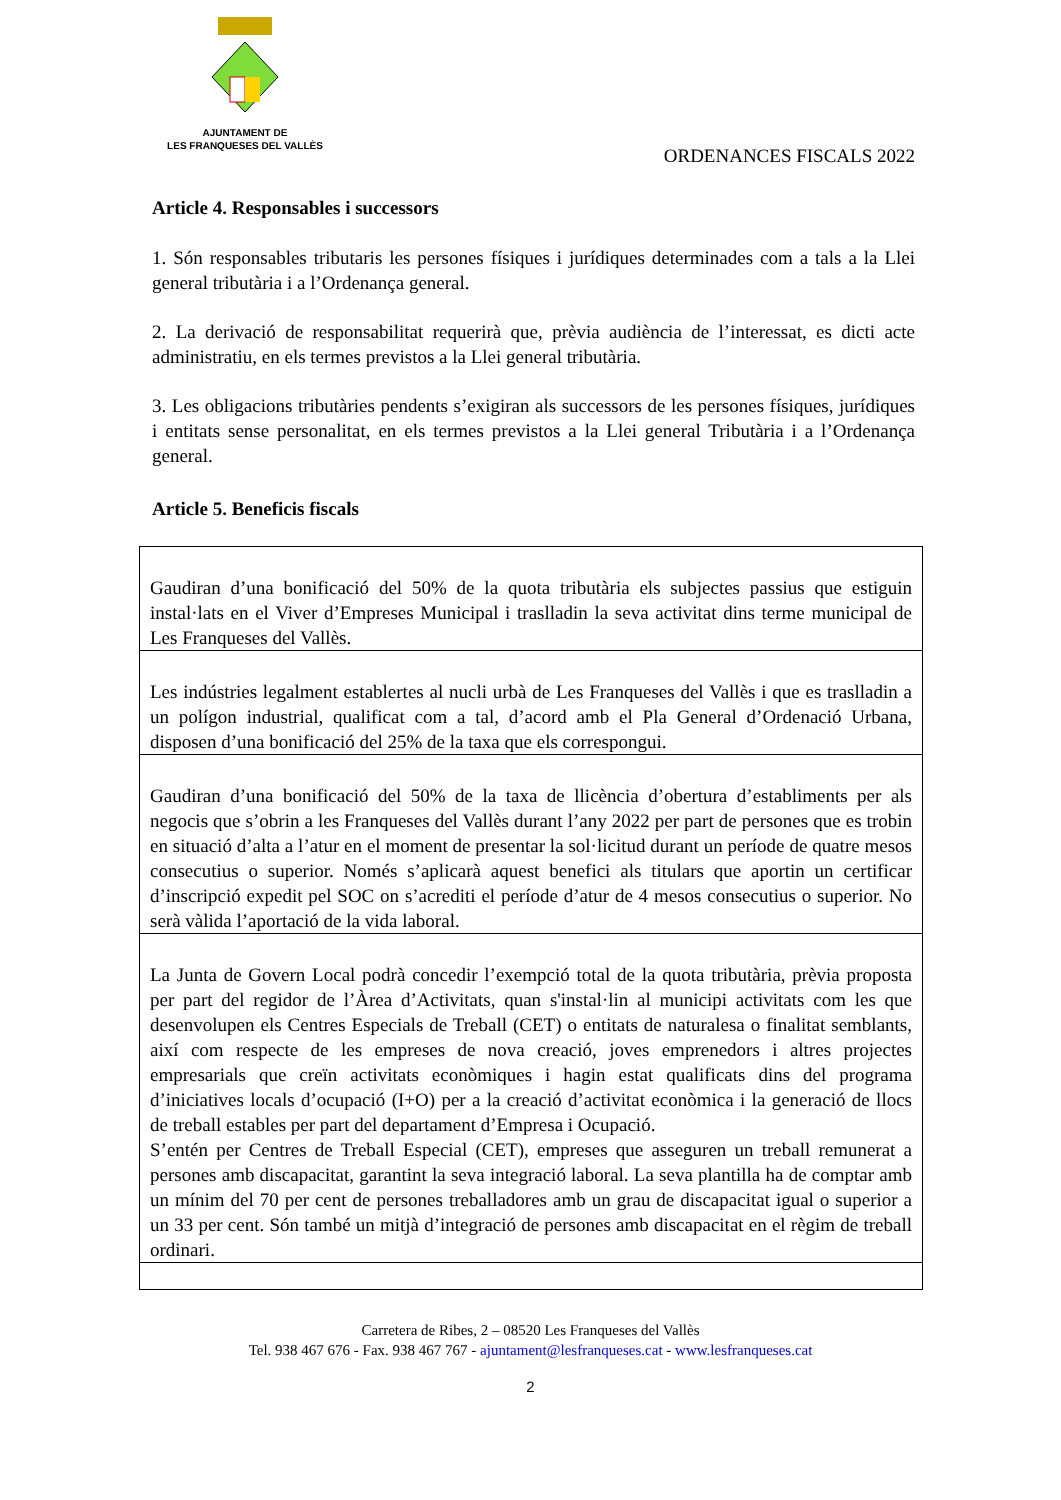AJUNTAMENT DE
LES FRANQUESES DEL VALLÈS
ORDENANCES FISCALS 2022
Article 4. Responsables i successors
1. Són responsables tributaris les persones físiques i jurídiques determinades com a tals a la Llei general tributària i a l’Ordenança general.
2. La derivació de responsabilitat requerirà que, prèvia audiència de l’interessat, es dicti acte administratiu, en els termes previstos a la Llei general tributària.
3. Les obligacions tributàries pendents s’exigiran als successors de les persones físiques, jurídiques i entitats sense personalitat, en els termes previstos a la Llei general Tributària i a l’Ordenança general.
Article 5. Beneficis fiscals
| Gaudiran d’una bonificació del 50% de la quota tributària els subjectes passius que estiguin instal·lats en el Viver d’Empreses Municipal i traslladin la seva activitat dins terme municipal de Les Franqueses del Vallès. |
| Les indústries legalment establertes al nucli urbà de Les Franqueses del Vallès i que es traslladin a un polígon industrial, qualificat com a tal, d’acord amb el Pla General d’Ordenació Urbana, disposen d’una bonificació del 25% de la taxa que els correspongui. |
| Gaudiran d’una bonificació del 50% de la taxa de llicència d’obertura d’establiments per als negocis que s’obrin a les Franqueses del Vallès durant l’any 2022 per part de persones que es trobin en situació d’alta a l’atur en el moment de presentar la sol·licitud durant un període de quatre mesos consecutius o superior. Només s’aplicarà aquest benefici als titulars que aportin un certificar d’inscripció expedit pel SOC on s’acrediti el període d’atur de 4 mesos consecutius o superior. No serà vàlida l’aportació de la vida laboral. |
| La Junta de Govern Local podrà concedir l’exempció total de la quota tributària, prèvia proposta per part del regidor de l’Àrea d’Activitats, quan s'instal·lin al municipi activitats com les que desenvolupen els Centres Especials de Treball (CET) o entitats de naturalesa o finalitat semblants, així com respecte de les empreses de nova creació, joves emprenedors i altres projectes empresarials que creïn activitats econòmiques i hagin estat qualificats dins del programa d’iniciatives locals d’ocupació (I+O) per a la creació d’activitat econòmica i la generació de llocs de treball estables per part del departament d’Empresa i Ocupació. S’entén per Centres de Treball Especial (CET), empreses que asseguren un treball remunerat a persones amb discapacitat, garantint la seva integració laboral. La seva plantilla ha de comptar amb un mínim del 70 per cent de persones treballadores amb un grau de discapacitat igual o superior a un 33 per cent. Són també un mitjà d’integració de persones amb discapacitat en el règim de treball ordinari. |
Carretera de Ribes, 2 – 08520 Les Franqueses del Vallès
Tel. 938 467 676 - Fax. 938 467 767 - ajuntament@lesfranqueses.cat - www.lesfranqueses.cat
2